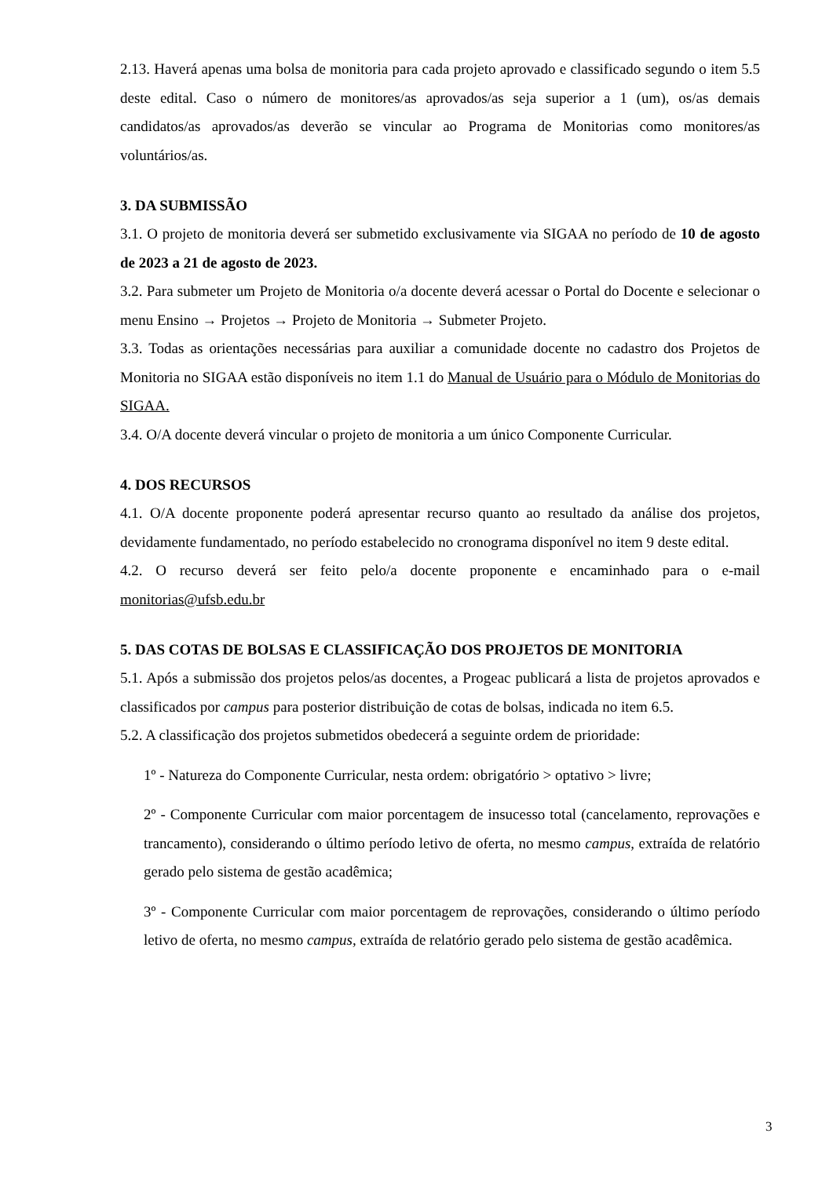2.13. Haverá apenas uma bolsa de monitoria para cada projeto aprovado e classificado segundo o item 5.5 deste edital. Caso o número de monitores/as aprovados/as seja superior a 1 (um), os/as demais candidatos/as aprovados/as deverão se vincular ao Programa de Monitorias como monitores/as voluntários/as.
3. DA SUBMISSÃO
3.1. O projeto de monitoria deverá ser submetido exclusivamente via SIGAA no período de 10 de agosto de 2023 a 21 de agosto de 2023.
3.2. Para submeter um Projeto de Monitoria o/a docente deverá acessar o Portal do Docente e selecionar o menu Ensino → Projetos → Projeto de Monitoria → Submeter Projeto.
3.3. Todas as orientações necessárias para auxiliar a comunidade docente no cadastro dos Projetos de Monitoria no SIGAA estão disponíveis no item 1.1 do Manual de Usuário para o Módulo de Monitorias do SIGAA.
3.4. O/A docente deverá vincular o projeto de monitoria a um único Componente Curricular.
4. DOS RECURSOS
4.1. O/A docente proponente poderá apresentar recurso quanto ao resultado da análise dos projetos, devidamente fundamentado, no período estabelecido no cronograma disponível no item 9 deste edital.
4.2. O recurso deverá ser feito pelo/a docente proponente e encaminhado para o e-mail monitorias@ufsb.edu.br
5. DAS COTAS DE BOLSAS E CLASSIFICAÇÃO DOS PROJETOS DE MONITORIA
5.1. Após a submissão dos projetos pelos/as docentes, a Progeac publicará a lista de projetos aprovados e classificados por campus para posterior distribuição de cotas de bolsas, indicada no item 6.5.
5.2. A classificação dos projetos submetidos obedecerá a seguinte ordem de prioridade:
1º - Natureza do Componente Curricular, nesta ordem: obrigatório > optativo > livre;
2º - Componente Curricular com maior porcentagem de insucesso total (cancelamento, reprovações e trancamento), considerando o último período letivo de oferta, no mesmo campus, extraída de relatório gerado pelo sistema de gestão acadêmica;
3º - Componente Curricular com maior porcentagem de reprovações, considerando o último período letivo de oferta, no mesmo campus, extraída de relatório gerado pelo sistema de gestão acadêmica.
3